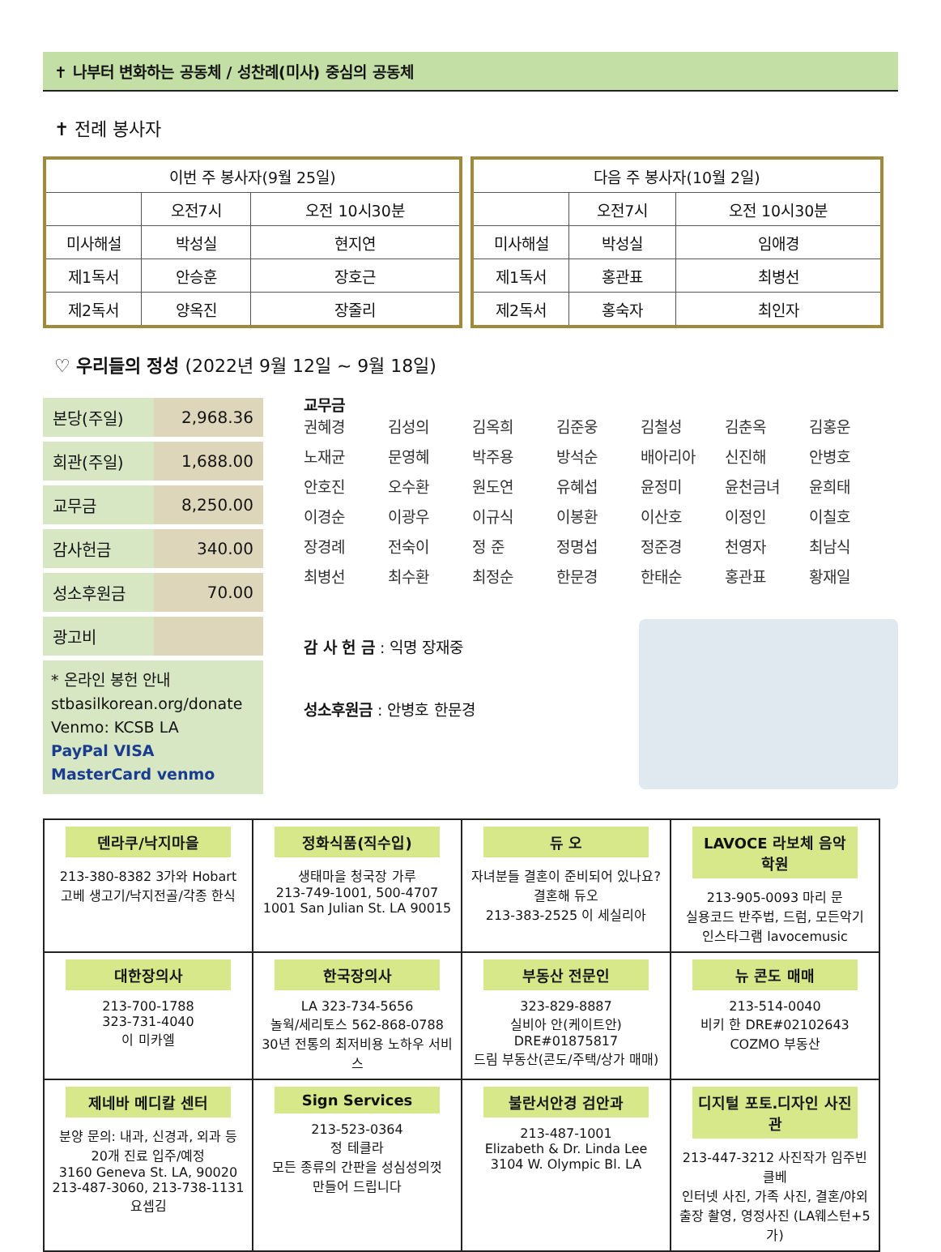✝ 나부터 변화하는 공동체 / 성찬례(미사) 중심의 공동체
✝ 전례 봉사자
| 이번 주 봉사자(9월 25일) | | |
| | 오전7시 | 오전 10시30분 |
| 미사해설 | 박성실 | 현지연 |
| 제1독서 | 안승훈 | 장호근 |
| 제2독서 | 양옥진 | 장줄리 |
| 다음 주 봉사자(10월 2일) | | |
| | 오전7시 | 오전 10시30분 |
| 미사해설 | 박성실 | 임애경 |
| 제1독서 | 홍관표 | 최병선 |
| 제2독서 | 홍숙자 | 최인자 |
♡ 우리들의 정성 (2022년 9월 12일 ~ 9월 18일)
| 본당(주일) | 2,968.36 |
| 회관(주일) | 1,688.00 |
| 교무금 | 8,250.00 |
| 감사헌금 | 340.00 |
| 성소후원금 | 70.00 |
| 광고비 | |
* 온라인 봉헌 안내
stbasilkorean.org/donate
Venmo: KCSB LA
PayPal VISA MasterCard venmo
교무금
권혜경 김성의 김옥희 김준웅 김철성 김춘옥 김홍운 노재균 문영혜 박주용 방석순 배아리아 신진해 안병호 안호진 오수환 원도연 유혜섭 윤정미 윤천금녀 윤희태 이경순 이광우 이규식 이봉환 이산호 이정인 이칠호 장경례 전숙이 정 준 정명섭 정준경 천영자 최남식 최병선 최수환 최정순 한문경 한태순 홍관표 황재일
감 사 헌 금 : 익명 장재중
성소후원금 : 안병호 한문경
| 덴라쿠/낙지마을 213-380-8382 3가와 Hobart 고베 생고기/낙지전골/각종 한식 | 정화식품(직수입) 생태마을 청국장 가루 213-749-1001, 500-4707 1001 San Julian St. LA 90015 | 듀 오 자녀분들 결혼이 준비되어 있나요? 결혼해 듀오 213-383-2525 이 세실리아 | LAVOCE 라보체 음악학원 213-905-0093 마리 문 실용코드 반주법, 드럼, 모든악기 인스타그램 lavocemusic |
| 대한장의사 213-700-1788 323-731-4040 이 미카엘 | 한국장의사 LA 323-734-5656 놀웍/세리토스 562-868-0788 30년 전통의 최저비용 노하우 서비스 | 부동산 전문인 323-829-8887 실비아 안(케이트안) DRE#01875817 드림 부동산(콘도/주택/상가 매매) | 뉴 콘도 매매 213-514-0040 비키 한 DRE#02102643 COZMO 부동산 |
| 제네바 메디칼 센터 분양 문의: 내과, 신경과, 외과 등 20개 진료 입주/예정 3160 Geneva St. LA, 90020 213-487-3060, 213-738-1131 요셉김 | Sign Services 213-523-0364 정 테클라 모든 종류의 간판을 성심성의껏 만들어 드립니다 | 불란서안경 검안과 213-487-1001 Elizabeth & Dr. Linda Lee 3104 W. Olympic Bl. LA | 디지털 포토.디자인 사진관 213-447-3212 사진작가 임주빈 클베 인터넷 사진, 가족 사진, 결혼/야외 출장 촬영, 영정사진 (LA웨스턴+5가) |